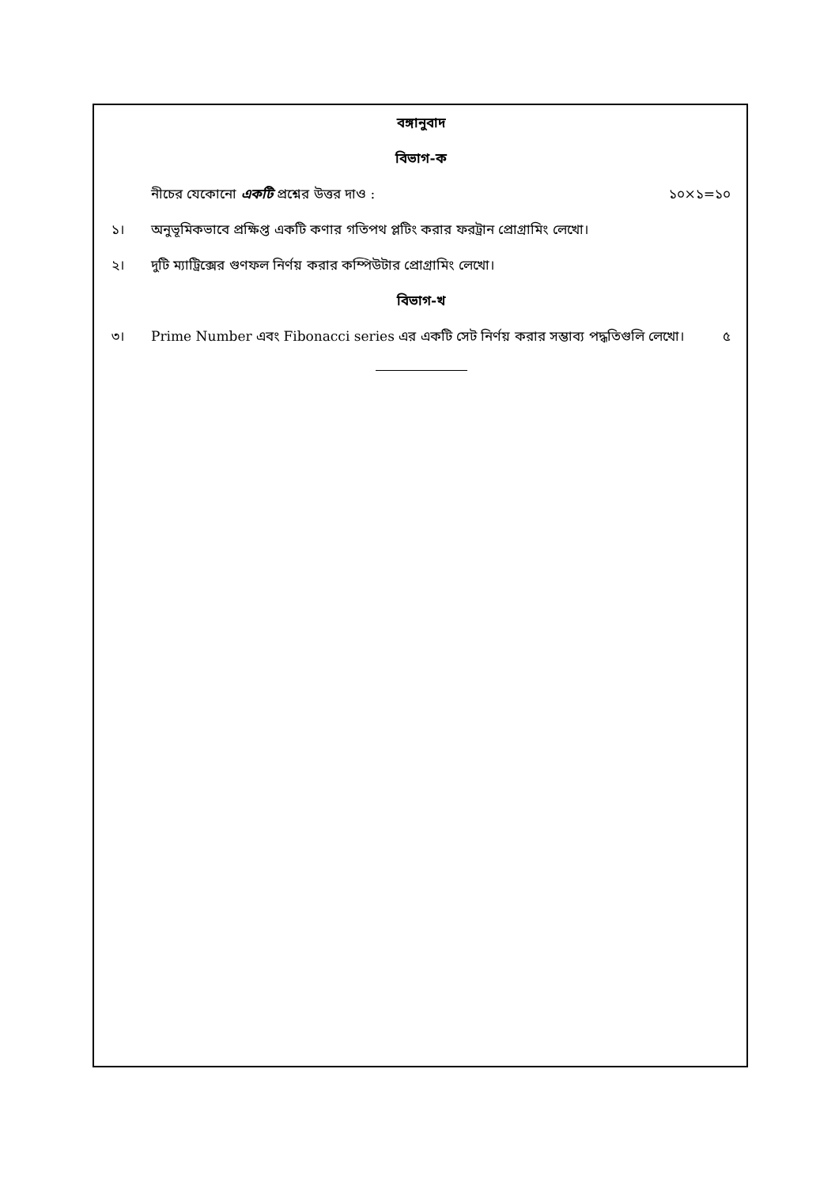বঙ্গানুবাদ
বিভাগ-ক
নীচের যেকোনো একটি প্রশ্নের উত্তর দাও : ১০×১=১০
১। অনুভূমিকভাবে প্রক্ষিপ্ত একটি কণার গতিপথ প্লটিং করার ফরট্রান প্রোগ্রামিং লেখো।
২। দুটি ম্যাট্রিক্সের গুণফল নির্ণয় করার কম্পিউটার প্রোগ্রামিং লেখো।
বিভাগ-খ
৩। Prime Number এবং Fibonacci series এর একটি সেট নির্ণয় করার সম্ভাব্য পদ্ধতিগুলি লেখো। ৫